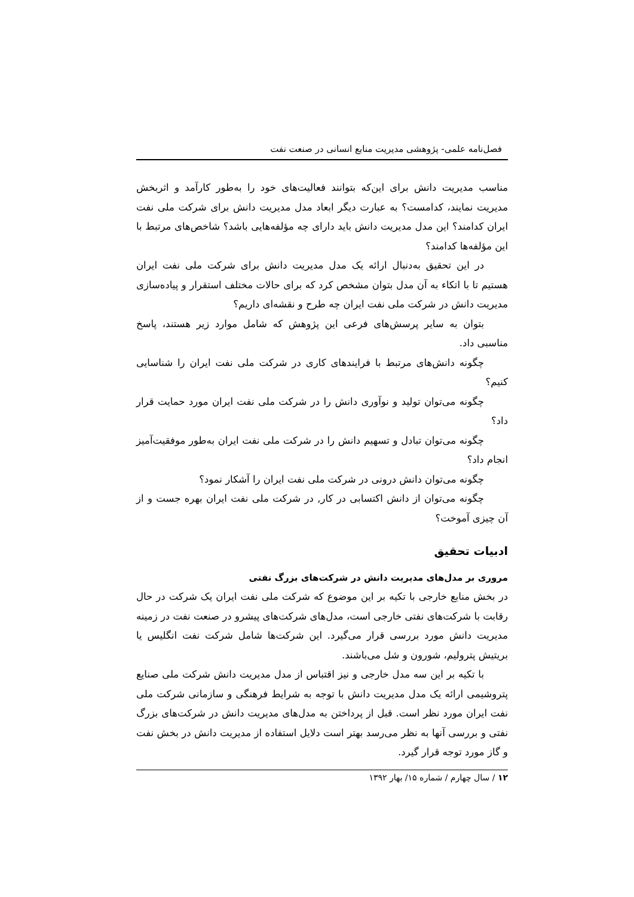فصل‌نامه علمی- پژوهشی مدیریت منابع انسانی در صنعت نفت
مناسب مدیریت دانش برای این‌که بتوانند فعالیت‌های خود را به‌طور کارآمد و اثربخش مدیریت نمایند، کدامست؟ به عبارت دیگر ابعاد مدل مدیریت دانش برای شرکت ملی نفت ایران کدامند؟ این مدل مدیریت دانش باید دارای چه مؤلفه‌هایی باشد؟ شاخص‌های مرتبط با این مؤلفه‌ها کدامند؟
در این تحقیق به‌دنبال ارائه یک مدل مدیریت دانش برای شرکت ملی نفت ایران هستیم تا با اتکاء به آن مدل بتوان مشخص کرد که برای حالات مختلف استقرار و پیاده‌سازی مدیریت دانش در شرکت ملی نفت ایران چه طرح و نقشه‌ای داریم؟
بتوان به سایر پرسش‌های فرعی این پژوهش که شامل موارد زیر هستند، پاسخ مناسبی داد.
چگونه دانش‌های مرتبط با فرایندهای کاری در شرکت ملی نفت ایران را شناسایی کنیم؟
چگونه می‌توان تولید و نوآوری دانش را در شرکت ملی نفت ایران مورد حمایت قرار داد؟
چگونه می‌توان تبادل و تسهیم دانش را در شرکت ملی نفت ایران به‌طور موفقیت‌آمیز انجام داد؟
چگونه می‌توان دانش درونی در شرکت ملی نفت ایران را آشکار نمود؟
چگونه می‌توان از دانش اکتسابی در کار, در شرکت ملی نفت ایران بهره جست و از آن چیزی آموخت؟
ادبیات تحقیق
مروری بر مدل‌های مدیریت دانش در شرکت‌های بزرگ نفتی
در بخش منابع خارجی با تکیه بر این موضوع که شرکت ملی نفت ایران یک شرکت در حال رقابت با شرکت‌های نفتی خارجی است، مدل‌های شرکت‌های پیشرو در صنعت نفت در زمینه مدیریت دانش مورد بررسی قرار می‌گیرد. این شرکت‌ها شامل شرکت نفت انگلیس یا بریتیش پترولیم، شورون و شل می‌باشند.
با تکیه بر این سه مدل خارجی و نیز اقتباس از مدل مدیریت دانش شرکت ملی صنایع پتروشیمی ارائه یک مدل مدیریت دانش با توجه به شرایط فرهنگی و سازمانی شرکت ملی نفت ایران مورد نظر است. قبل از پرداختن به مدل‌های مدیریت دانش در شرکت‌های بزرگ نفتی و بررسی آنها به نظر می‌رسد بهتر است دلایل استفاده از مدیریت دانش در بخش نفت و گاز مورد توجه قرار گیرد.
۱۲ / سال چهارم / شماره ۱۵/ بهار ۱۳۹۲